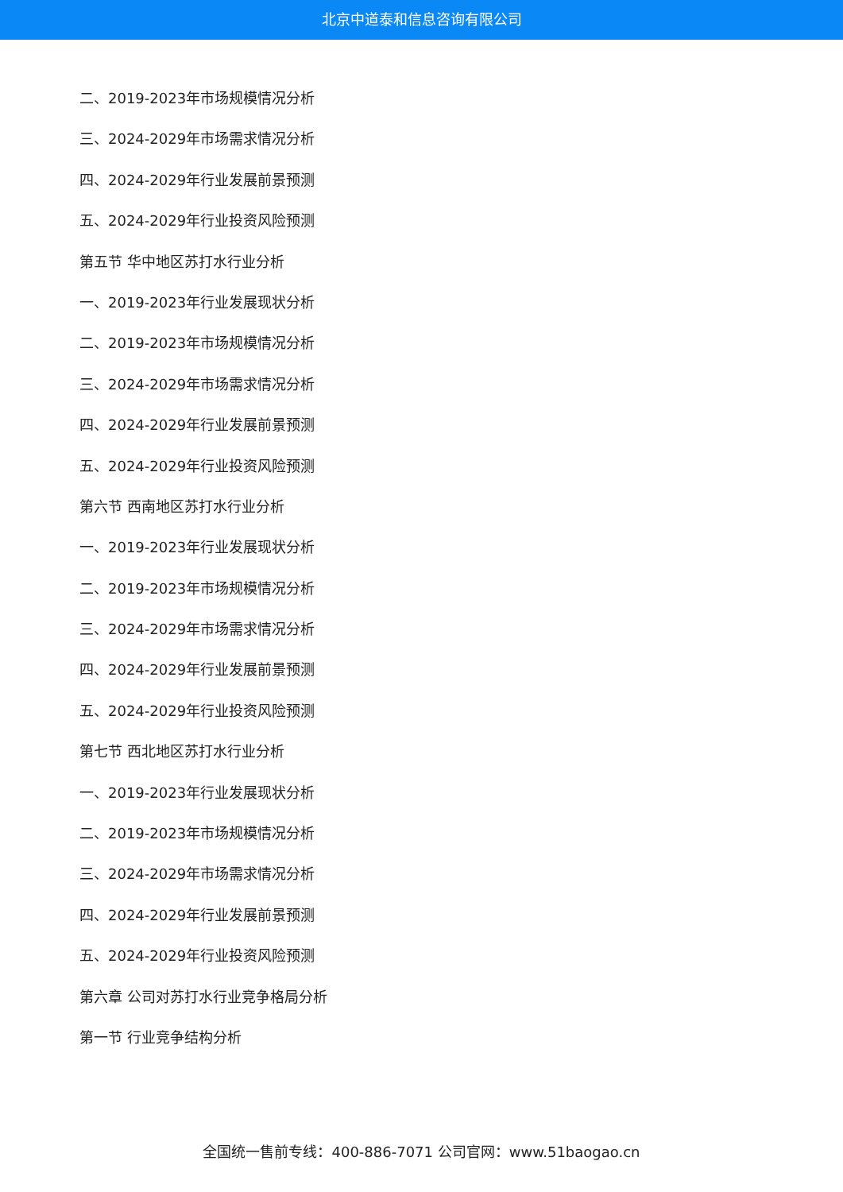北京中道泰和信息咨询有限公司
二、2019-2023年市场规模情况分析
三、2024-2029年市场需求情况分析
四、2024-2029年行业发展前景预测
五、2024-2029年行业投资风险预测
第五节 华中地区苏打水行业分析
一、2019-2023年行业发展现状分析
二、2019-2023年市场规模情况分析
三、2024-2029年市场需求情况分析
四、2024-2029年行业发展前景预测
五、2024-2029年行业投资风险预测
第六节 西南地区苏打水行业分析
一、2019-2023年行业发展现状分析
二、2019-2023年市场规模情况分析
三、2024-2029年市场需求情况分析
四、2024-2029年行业发展前景预测
五、2024-2029年行业投资风险预测
第七节 西北地区苏打水行业分析
一、2019-2023年行业发展现状分析
二、2019-2023年市场规模情况分析
三、2024-2029年市场需求情况分析
四、2024-2029年行业发展前景预测
五、2024-2029年行业投资风险预测
第六章 公司对苏打水行业竞争格局分析
第一节 行业竞争结构分析
全国统一售前专线：400-886-7071 公司官网：www.51baogao.cn